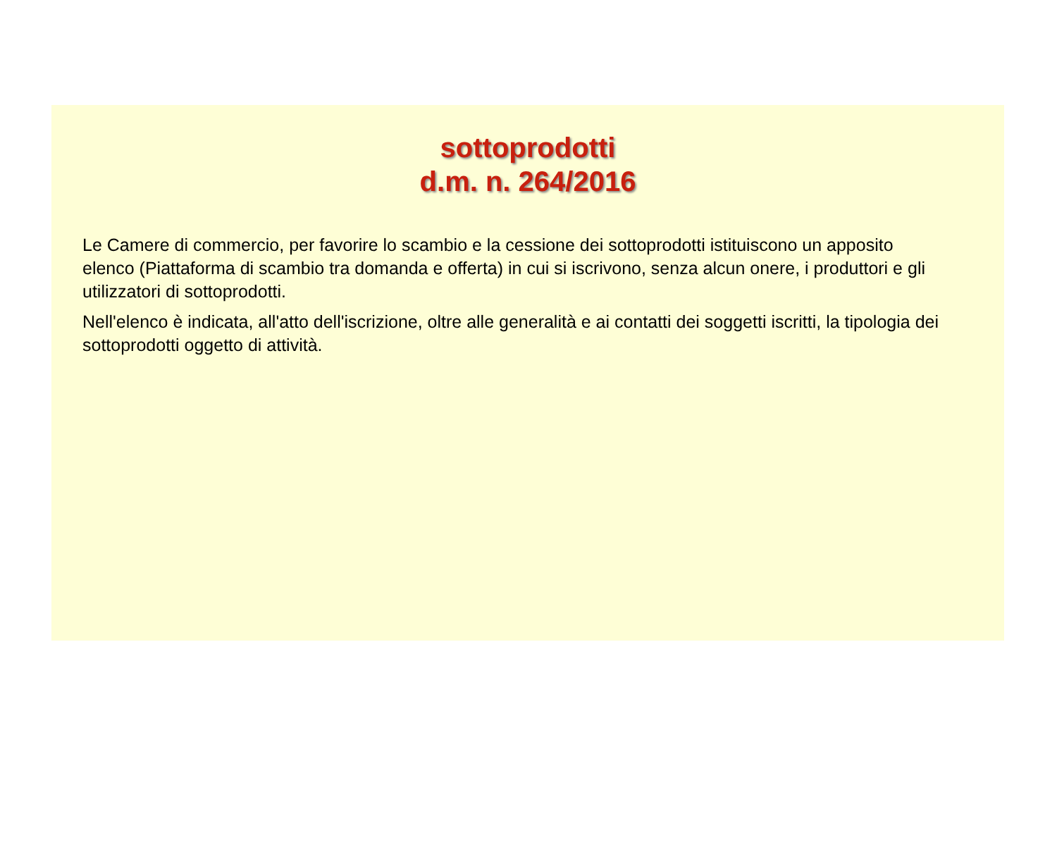sottoprodotti
d.m. n. 264/2016
Le Camere di commercio, per favorire lo scambio e la cessione dei sottoprodotti istituiscono un apposito elenco (Piattaforma di scambio tra domanda e offerta) in cui si iscrivono, senza alcun onere, i produttori e gli utilizzatori di sottoprodotti.
Nell'elenco è indicata, all'atto dell'iscrizione, oltre alle generalità e ai contatti dei soggetti iscritti, la tipologia dei sottoprodotti oggetto di attività.